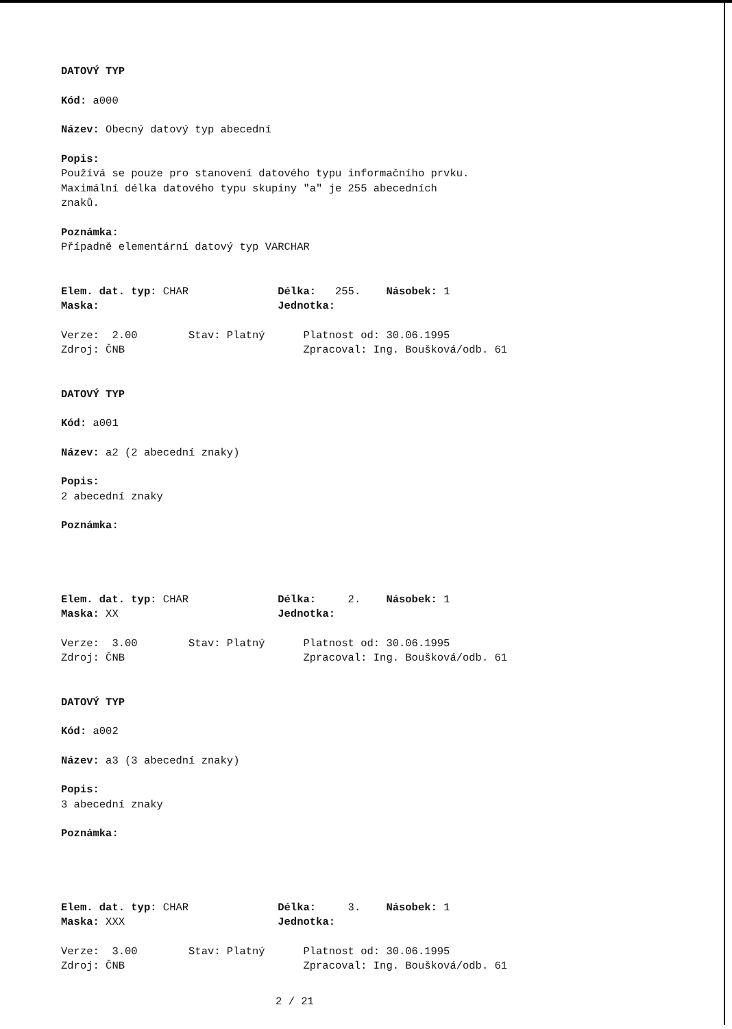DATOVÝ TYP
Kód: a000
Název: Obecný datový typ abecední
Popis:
Používá se pouze pro stanovení datového typu informačního prvku.
Maximální délka datového typu skupiny "a" je 255 abecedních
znaků.
Poznámka:
Případně elementární datový typ VARCHAR
Elem. dat. typ: CHAR Délka: 255. Násobek: 1
Maska: Jednotka:
Verze: 2.00 Stav: Platný Platnost od: 30.06.1995
Zdroj: ČNB Zpracoval: Ing. Boušková/odb. 61
DATOVÝ TYP
Kód: a001
Název: a2 (2 abecední znaky)
Popis:
2 abecední znaky
Poznámka:
Elem. dat. typ: CHAR Délka: 2. Násobek: 1
Maska: XX Jednotka:
Verze: 3.00 Stav: Platný Platnost od: 30.06.1995
Zdroj: ČNB Zpracoval: Ing. Boušková/odb. 61
DATOVÝ TYP
Kód: a002
Název: a3 (3 abecední znaky)
Popis:
3 abecední znaky
Poznámka:
Elem. dat. typ: CHAR Délka: 3. Násobek: 1
Maska: XXX Jednotka:
Verze: 3.00 Stav: Platný Platnost od: 30.06.1995
Zdroj: ČNB Zpracoval: Ing. Boušková/odb. 61
2 / 21